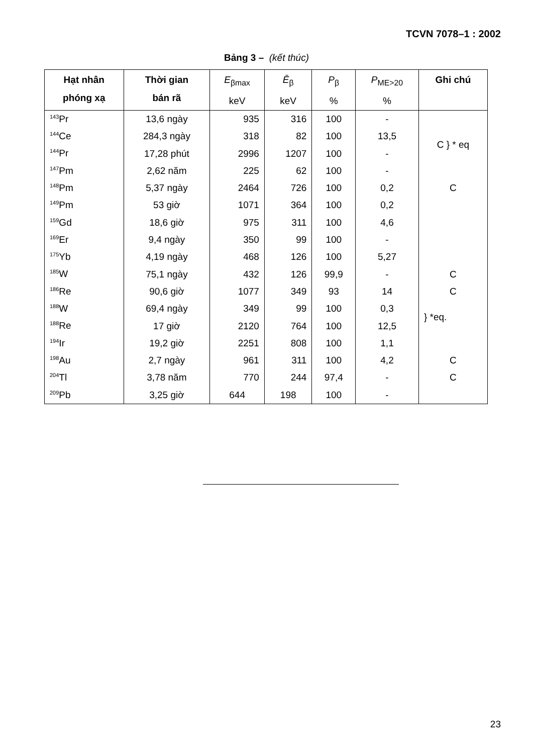TCVN 7078–1 : 2002
Bảng 3 – (kết thúc)
| Hạt nhân phóng xạ | Thời gian bán rã | E<sub>βmax</sub> keV | Ē<sub>β</sub> keV | P<sub>β</sub> % | P<sub>ME>20</sub> % | Ghi chú |
| --- | --- | --- | --- | --- | --- | --- |
| <sup>143</sup>Pr | 13,6 ngày | 935 | 316 | 100 | - | |
| <sup>144</sup>Ce | 284,3 ngày | 318 | 82 | 100 | 13,5 | C } * eq |
| <sup>144</sup>Pr | 17,28 phút | 2996 | 1207 | 100 | - | |
| <sup>147</sup>Pm | 2,62 năm | 225 | 62 | 100 | - | |
| <sup>148</sup>Pm | 5,37 ngày | 2464 | 726 | 100 | 0,2 | C |
| <sup>149</sup>Pm | 53 giờ | 1071 | 364 | 100 | 0,2 | |
| <sup>159</sup>Gd | 18,6 giờ | 975 | 311 | 100 | 4,6 | |
| <sup>169</sup>Er | 9,4 ngày | 350 | 99 | 100 | - | |
| <sup>175</sup>Yb | 4,19 ngày | 468 | 126 | 100 | 5,27 | |
| <sup>185</sup>W | 75,1 ngày | 432 | 126 | 99,9 | - | C |
| <sup>186</sup>Re | 90,6 giờ | 1077 | 349 | 93 | 14 | C |
| <sup>188</sup>W | 69,4 ngày | 349 | 99 | 100 | 0,3 | } *eq. |
| <sup>188</sup>Re | 17 giờ | 2120 | 764 | 100 | 12,5 | |
| <sup>194</sup>Ir | 19,2 giờ | 2251 | 808 | 100 | 1,1 | |
| <sup>198</sup>Au | 2,7 ngày | 961 | 311 | 100 | 4,2 | C |
| <sup>204</sup>Tl | 3,78 năm | 770 | 244 | 97,4 | - | C |
| <sup>209</sup>Pb | 3,25 giờ | 644 | 198 | 100 | - | |
23